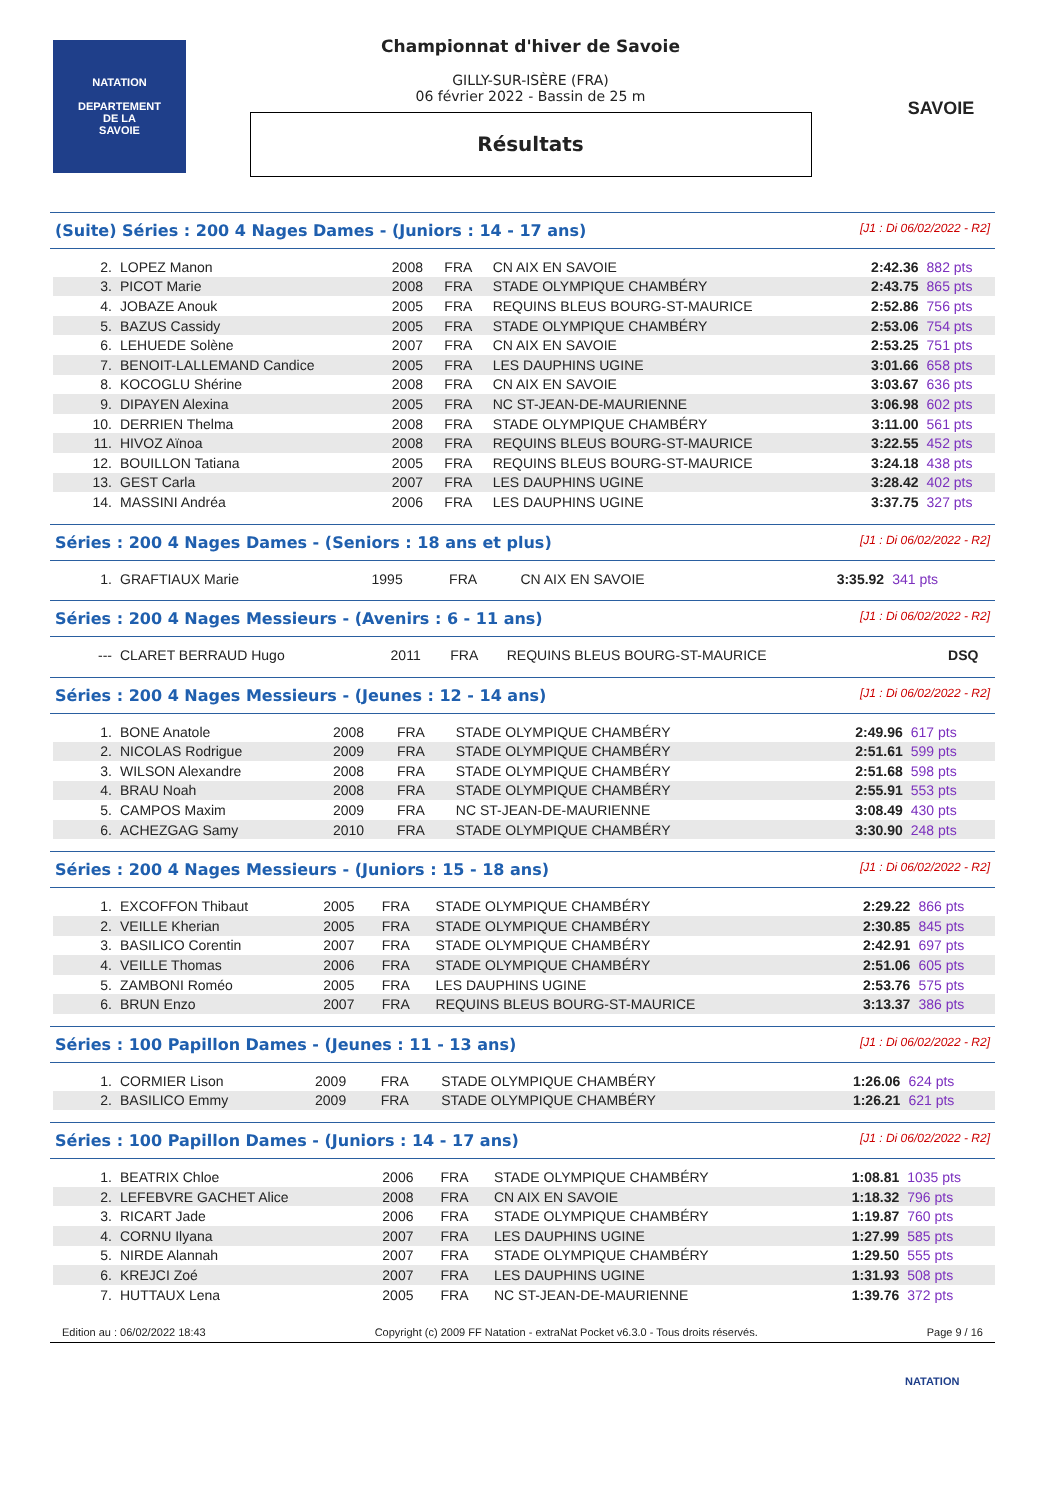NATATION
DEPARTEMENT
DE LA
SAVOIE
SAVOIE
Championnat d'hiver de Savoie
GILLY-SUR-ISÈRE (FRA)
06 février 2022 - Bassin de 25 m
Résultats
(Suite) Séries : 200 4 Nages Dames - (Juniors : 14 - 17 ans) [J1 : Di 06/02/2022 - R2]
| 2. | LOPEZ Manon | 2008 | FRA | CN AIX EN SAVOIE | 2:42.36 | 882 pts |
| 3. | PICOT Marie | 2008 | FRA | STADE OLYMPIQUE CHAMBÉRY | 2:43.75 | 865 pts |
| 4. | JOBAZE Anouk | 2005 | FRA | REQUINS BLEUS BOURG-ST-MAURICE | 2:52.86 | 756 pts |
| 5. | BAZUS Cassidy | 2005 | FRA | STADE OLYMPIQUE CHAMBÉRY | 2:53.06 | 754 pts |
| 6. | LEHUEDE Solène | 2007 | FRA | CN AIX EN SAVOIE | 2:53.25 | 751 pts |
| 7. | BENOIT-LALLEMAND Candice | 2005 | FRA | LES DAUPHINS UGINE | 3:01.66 | 658 pts |
| 8. | KOCOGLU Shérine | 2008 | FRA | CN AIX EN SAVOIE | 3:03.67 | 636 pts |
| 9. | DIPAYEN Alexina | 2005 | FRA | NC ST-JEAN-DE-MAURIENNE | 3:06.98 | 602 pts |
| 10. | DERRIEN Thelma | 2008 | FRA | STADE OLYMPIQUE CHAMBÉRY | 3:11.00 | 561 pts |
| 11. | HIVOZ Aïnoa | 2008 | FRA | REQUINS BLEUS BOURG-ST-MAURICE | 3:22.55 | 452 pts |
| 12. | BOUILLON Tatiana | 2005 | FRA | REQUINS BLEUS BOURG-ST-MAURICE | 3:24.18 | 438 pts |
| 13. | GEST Carla | 2007 | FRA | LES DAUPHINS UGINE | 3:28.42 | 402 pts |
| 14. | MASSINI Andréa | 2006 | FRA | LES DAUPHINS UGINE | 3:37.75 | 327 pts |
Séries : 200 4 Nages Dames - (Seniors : 18 ans et plus) [J1 : Di 06/02/2022 - R2]
| 1. | GRAFTIAUX Marie | 1995 | FRA | CN AIX EN SAVOIE | 3:35.92 | 341 pts |
Séries : 200 4 Nages Messieurs - (Avenirs : 6 - 11 ans) [J1 : Di 06/02/2022 - R2]
| --- | CLARET BERRAUD Hugo | 2011 | FRA | REQUINS BLEUS BOURG-ST-MAURICE | DSQ | |
Séries : 200 4 Nages Messieurs - (Jeunes : 12 - 14 ans) [J1 : Di 06/02/2022 - R2]
| 1. | BONE Anatole | 2008 | FRA | STADE OLYMPIQUE CHAMBÉRY | 2:49.96 | 617 pts |
| 2. | NICOLAS Rodrigue | 2009 | FRA | STADE OLYMPIQUE CHAMBÉRY | 2:51.61 | 599 pts |
| 3. | WILSON Alexandre | 2008 | FRA | STADE OLYMPIQUE CHAMBÉRY | 2:51.68 | 598 pts |
| 4. | BRAU Noah | 2008 | FRA | STADE OLYMPIQUE CHAMBÉRY | 2:55.91 | 553 pts |
| 5. | CAMPOS Maxim | 2009 | FRA | NC ST-JEAN-DE-MAURIENNE | 3:08.49 | 430 pts |
| 6. | ACHEZGAG Samy | 2010 | FRA | STADE OLYMPIQUE CHAMBÉRY | 3:30.90 | 248 pts |
Séries : 200 4 Nages Messieurs - (Juniors : 15 - 18 ans) [J1 : Di 06/02/2022 - R2]
| 1. | EXCOFFON Thibaut | 2005 | FRA | STADE OLYMPIQUE CHAMBÉRY | 2:29.22 | 866 pts |
| 2. | VEILLE Kherian | 2005 | FRA | STADE OLYMPIQUE CHAMBÉRY | 2:30.85 | 845 pts |
| 3. | BASILICO Corentin | 2007 | FRA | STADE OLYMPIQUE CHAMBÉRY | 2:42.91 | 697 pts |
| 4. | VEILLE Thomas | 2006 | FRA | STADE OLYMPIQUE CHAMBÉRY | 2:51.06 | 605 pts |
| 5. | ZAMBONI Roméo | 2005 | FRA | LES DAUPHINS UGINE | 2:53.76 | 575 pts |
| 6. | BRUN Enzo | 2007 | FRA | REQUINS BLEUS BOURG-ST-MAURICE | 3:13.37 | 386 pts |
Séries : 100 Papillon Dames - (Jeunes : 11 - 13 ans) [J1 : Di 06/02/2022 - R2]
| 1. | CORMIER Lison | 2009 | FRA | STADE OLYMPIQUE CHAMBÉRY | 1:26.06 | 624 pts |
| 2. | BASILICO Emmy | 2009 | FRA | STADE OLYMPIQUE CHAMBÉRY | 1:26.21 | 621 pts |
Séries : 100 Papillon Dames - (Juniors : 14 - 17 ans) [J1 : Di 06/02/2022 - R2]
| 1. | BEATRIX Chloe | 2006 | FRA | STADE OLYMPIQUE CHAMBÉRY | 1:08.81 | 1035 pts |
| 2. | LEFEBVRE GACHET Alice | 2008 | FRA | CN AIX EN SAVOIE | 1:18.32 | 796 pts |
| 3. | RICART Jade | 2006 | FRA | STADE OLYMPIQUE CHAMBÉRY | 1:19.87 | 760 pts |
| 4. | CORNU Ilyana | 2007 | FRA | LES DAUPHINS UGINE | 1:27.99 | 585 pts |
| 5. | NIRDE Alannah | 2007 | FRA | STADE OLYMPIQUE CHAMBÉRY | 1:29.50 | 555 pts |
| 6. | KREJCI Zoé | 2007 | FRA | LES DAUPHINS UGINE | 1:31.93 | 508 pts |
| 7. | HUTTAUX Lena | 2005 | FRA | NC ST-JEAN-DE-MAURIENNE | 1:39.76 | 372 pts |
Edition au : 06/02/2022 18:43 Copyright (c) 2009 FF Natation - extraNat Pocket v6.3.0 - Tous droits réservés. Page 9 / 16
NATATION